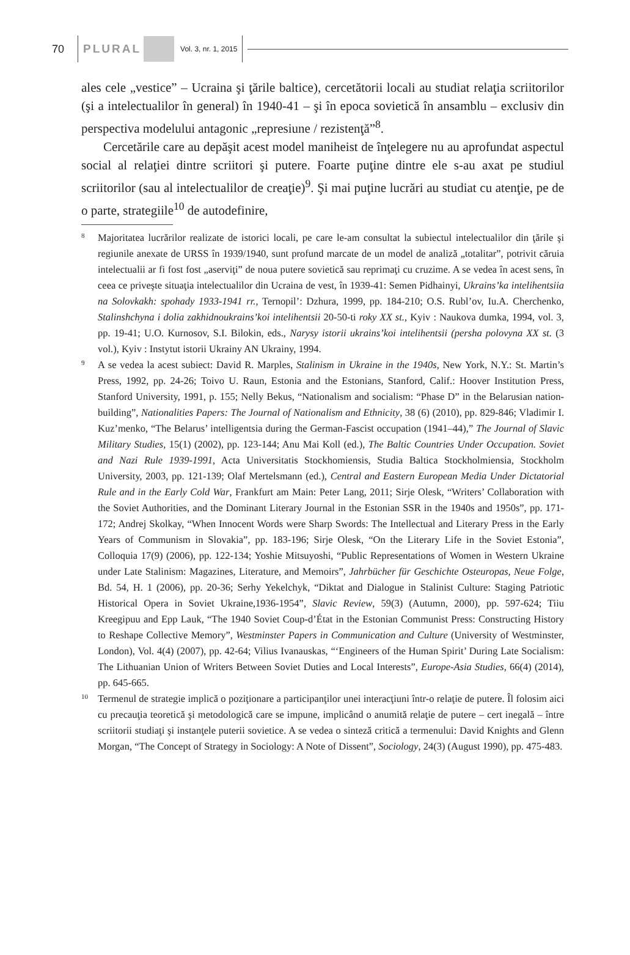70 PLURAL Vol. 3, nr. 1, 2015
ales cele „vestice” – Ucraina şi ţările baltice), cercetătorii locali au studiat relaţia scriitorilor (şi a intelectualilor în general) în 1940-41 – şi în epoca sovietică în ansamblu – exclusiv din perspectiva modelului antagonic „represiune / rezistenţă”<sup>8</sup>.
Cercetările care au depăşit acest model maniheist de înţelegere nu au aprofundat aspectul social al relaţiei dintre scriitori şi putere. Foarte puţine dintre ele s-au axat pe studiul scriitorilor (sau al intelectualilor de creaţie)<sup>9</sup>. Şi mai puţine lucrări au studiat cu atenţie, pe de o parte, strategiile<sup>10</sup> de autodefinire,
8
Majoritatea lucrărilor realizate de istorici locali, pe care le-am consultat la subiectul intelectualilor din ţările şi regiunile anexate de URSS în 1939/1940, sunt profund marcate de un model de analiză „totalitar”, potrivit căruia intelectualii ar fi fost fost „aserviţi” de noua putere sovietică sau reprimaţi cu cruzime. A se vedea în acest sens, în ceea ce priveşte situaţia intelectualilor din Ucraina de vest, în 1939-41: Semen Pidhainyi, Ukrains’ka intelihentsiia na Solovkakh: spohady 1933-1941 rr., Ternopil’: Dzhura, 1999, pp. 184-210; O.S. Rubl’ov, Iu.A. Cherchenko, Stalinshchyna i dolia zakhidnoukrains’koi intelihentsii 20-50-ti roky XX st., Kyiv : Naukova dumka, 1994, vol. 3, pp. 19-41; U.O. Kurnosov, S.I. Bilokin, eds., Narysy istorii ukrains’koi intelihentsii (persha polovyna XX st. (3 vol.), Kyiv : Instytut istorii Ukrainy AN Ukrainy, 1994.
9
A se vedea la acest subiect: David R. Marples, Stalinism in Ukraine in the 1940s, New York, N.Y.: St. Martin’s Press, 1992, pp. 24-26; Toivo U. Raun, Estonia and the Estonians, Stanford, Calif.: Hoover Institution Press, Stanford University, 1991, p. 155; Nelly Bekus, “Nationalism and socialism: “Phase D” in the Belarusian nation-building”, Nationalities Papers: The Journal of Nationalism and Ethnicity, 38 (6) (2010), pp. 829-846; Vladimir I. Kuz’menko, “The Belarus’ intelligentsia during the German-Fascist occupation (1941–44),” The Journal of Slavic Military Studies, 15(1) (2002), pp. 123-144; Anu Mai Koll (ed.), The Baltic Countries Under Occupation. Soviet and Nazi Rule 1939-1991, Acta Universitatis Stockhomiensis, Studia Baltica Stockholmiensia, Stockholm University, 2003, pp. 121-139; Olaf Mertelsmann (ed.), Central and Eastern European Media Under Dictatorial Rule and in the Early Cold War, Frankfurt am Main: Peter Lang, 2011; Sirje Olesk, “Writers’ Collaboration with the Soviet Authorities, and the Dominant Literary Journal in the Estonian SSR in the 1940s and 1950s”, pp. 171-172; Andrej Skolkay, “When Innocent Words were Sharp Swords: The Intellectual and Literary Press in the Early Years of Communism in Slovakia”, pp. 183-196; Sirje Olesk, “On the Literary Life in the Soviet Estonia”, Colloquia 17(9) (2006), pp. 122-134; Yoshie Mitsuyoshi, “Public Representations of Women in Western Ukraine under Late Stalinism: Magazines, Literature, and Memoirs”, Jahrbücher für Geschichte Osteuropas, Neue Folge, Bd. 54, H. 1 (2006), pp. 20-36; Serhy Yekelchyk, “Diktat and Dialogue in Stalinist Culture: Staging Patriotic Historical Opera in Soviet Ukraine,1936-1954”, Slavic Review, 59(3) (Autumn, 2000), pp. 597-624; Tiiu Kreegipuu and Epp Lauk, “The 1940 Soviet Coup-d’État in the Estonian Communist Press: Constructing History to Reshape Collective Memory”, Westminster Papers in Communication and Culture (University of Westminster, London), Vol. 4(4) (2007), pp. 42-64; Vilius Ivanauskas, “‘Engineers of the Human Spirit’ During Late Socialism: The Lithuanian Union of Writers Between Soviet Duties and Local Interests”, Europe-Asia Studies, 66(4) (2014), pp. 645-665.
10
Termenul de strategie implică o poziţionare a participanţilor unei interacţiuni într-o relaţie de putere. Îl folosim aici cu precauţia teoretică şi metodologică care se impune, implicând o anumită relaţie de putere – cert inegală – între scriitorii studiaţi şi instanţele puterii sovietice. A se vedea o sinteză critică a termenului: David Knights and Glenn Morgan, “The Concept of Strategy in Sociology: A Note of Dissent”, Sociology, 24(3) (August 1990), pp. 475-483.